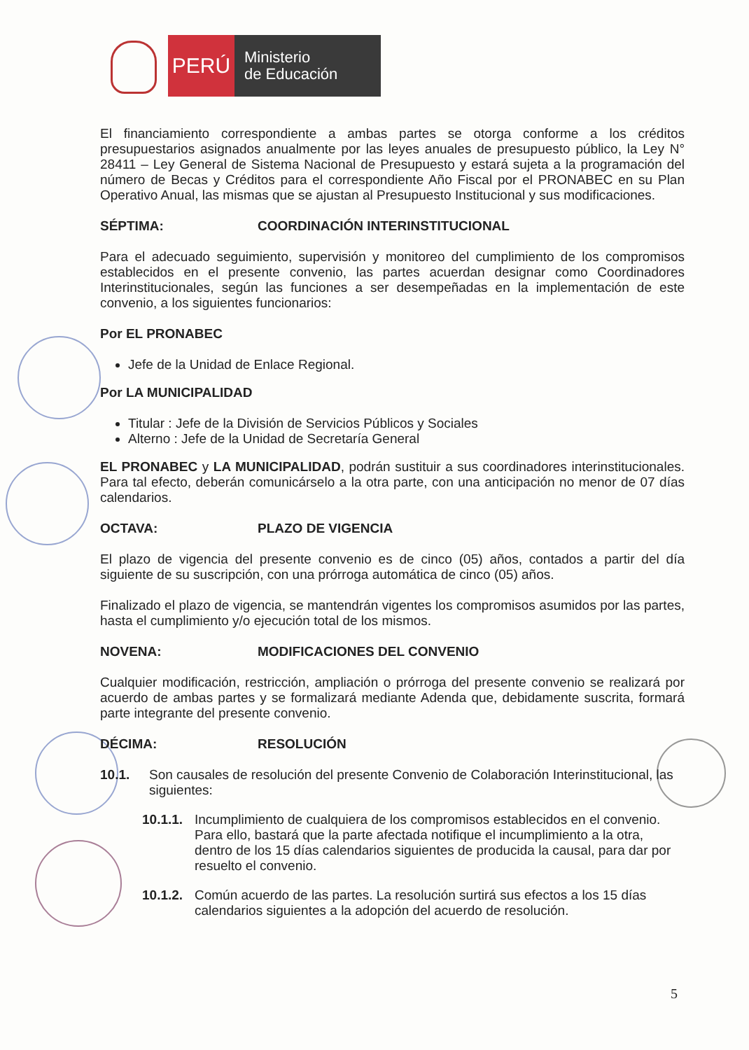PERÚ
Ministerio
de Educación
El financiamiento correspondiente a ambas partes se otorga conforme a los créditos presupuestarios asignados anualmente por las leyes anuales de presupuesto público, la Ley N° 28411 – Ley General de Sistema Nacional de Presupuesto y estará sujeta a la programación del número de Becas y Créditos para el correspondiente Año Fiscal por el PRONABEC en su Plan Operativo Anual, las mismas que se ajustan al Presupuesto Institucional y sus modificaciones.
SÉPTIMA: COORDINACIÓN INTERINSTITUCIONAL
Para el adecuado seguimiento, supervisión y monitoreo del cumplimiento de los compromisos establecidos en el presente convenio, las partes acuerdan designar como Coordinadores Interinstitucionales, según las funciones a ser desempeñadas en la implementación de este convenio, a los siguientes funcionarios:
Por EL PRONABEC
Jefe de la Unidad de Enlace Regional.
Por LA MUNICIPALIDAD
Titular : Jefe de la División de Servicios Públicos y Sociales
Alterno : Jefe de la Unidad de Secretaría General
EL PRONABEC y LA MUNICIPALIDAD, podrán sustituir a sus coordinadores interinstitucionales. Para tal efecto, deberán comunicárselo a la otra parte, con una anticipación no menor de 07 días calendarios.
OCTAVA: PLAZO DE VIGENCIA
El plazo de vigencia del presente convenio es de cinco (05) años, contados a partir del día siguiente de su suscripción, con una prórroga automática de cinco (05) años.
Finalizado el plazo de vigencia, se mantendrán vigentes los compromisos asumidos por las partes, hasta el cumplimiento y/o ejecución total de los mismos.
NOVENA: MODIFICACIONES DEL CONVENIO
Cualquier modificación, restricción, ampliación o prórroga del presente convenio se realizará por acuerdo de ambas partes y se formalizará mediante Adenda que, debidamente suscrita, formará parte integrante del presente convenio.
DÉCIMA: RESOLUCIÓN
10.1. Son causales de resolución del presente Convenio de Colaboración Interinstitucional, las siguientes:
10.1.1. Incumplimiento de cualquiera de los compromisos establecidos en el convenio. Para ello, bastará que la parte afectada notifique el incumplimiento a la otra, dentro de los 15 días calendarios siguientes de producida la causal, para dar por resuelto el convenio.
10.1.2. Común acuerdo de las partes. La resolución surtirá sus efectos a los 15 días calendarios siguientes a la adopción del acuerdo de resolución.
5